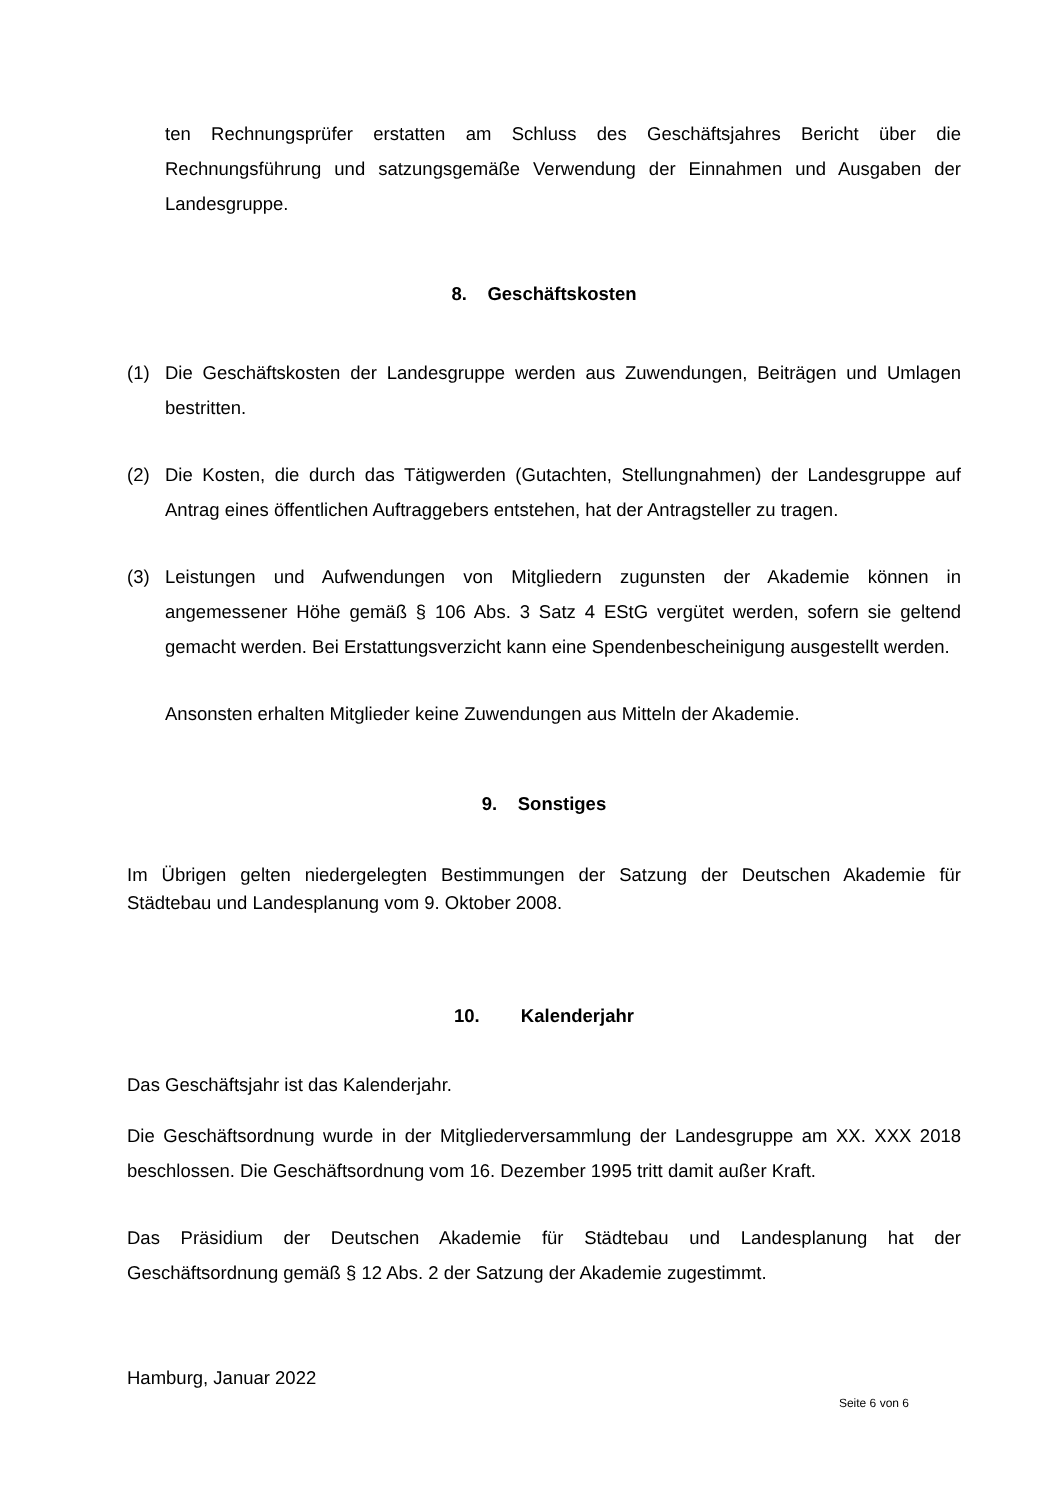ten Rechnungsprüfer erstatten am Schluss des Geschäftsjahres Bericht über die Rechnungsführung und satzungsgemäße Verwendung der Einnahmen und Ausgaben der Landesgruppe.
8. Geschäftskosten
(1) Die Geschäftskosten der Landesgruppe werden aus Zuwendungen, Beiträgen und Umlagen bestritten.
(2) Die Kosten, die durch das Tätigwerden (Gutachten, Stellungnahmen) der Landesgruppe auf Antrag eines öffentlichen Auftraggebers entstehen, hat der Antragsteller zu tragen.
(3) Leistungen und Aufwendungen von Mitgliedern zugunsten der Akademie können in angemessener Höhe gemäß § 106 Abs. 3 Satz 4 EStG vergütet werden, sofern sie geltend gemacht werden. Bei Erstattungsverzicht kann eine Spendenbescheinigung ausgestellt werden.
Ansonsten erhalten Mitglieder keine Zuwendungen aus Mitteln der Akademie.
9. Sonstiges
Im Übrigen gelten niedergelegten Bestimmungen der Satzung der Deutschen Akademie für Städtebau und Landesplanung vom 9. Oktober 2008.
10. Kalenderjahr
Das Geschäftsjahr ist das Kalenderjahr.
Die Geschäftsordnung wurde in der Mitgliederversammlung der Landesgruppe am XX. XXX 2018 beschlossen. Die Geschäftsordnung vom 16. Dezember 1995 tritt damit außer Kraft.
Das Präsidium der Deutschen Akademie für Städtebau und Landesplanung hat der Geschäftsordnung gemäß § 12 Abs. 2 der Satzung der Akademie zugestimmt.
Hamburg, Januar 2022
Seite 6 von 6